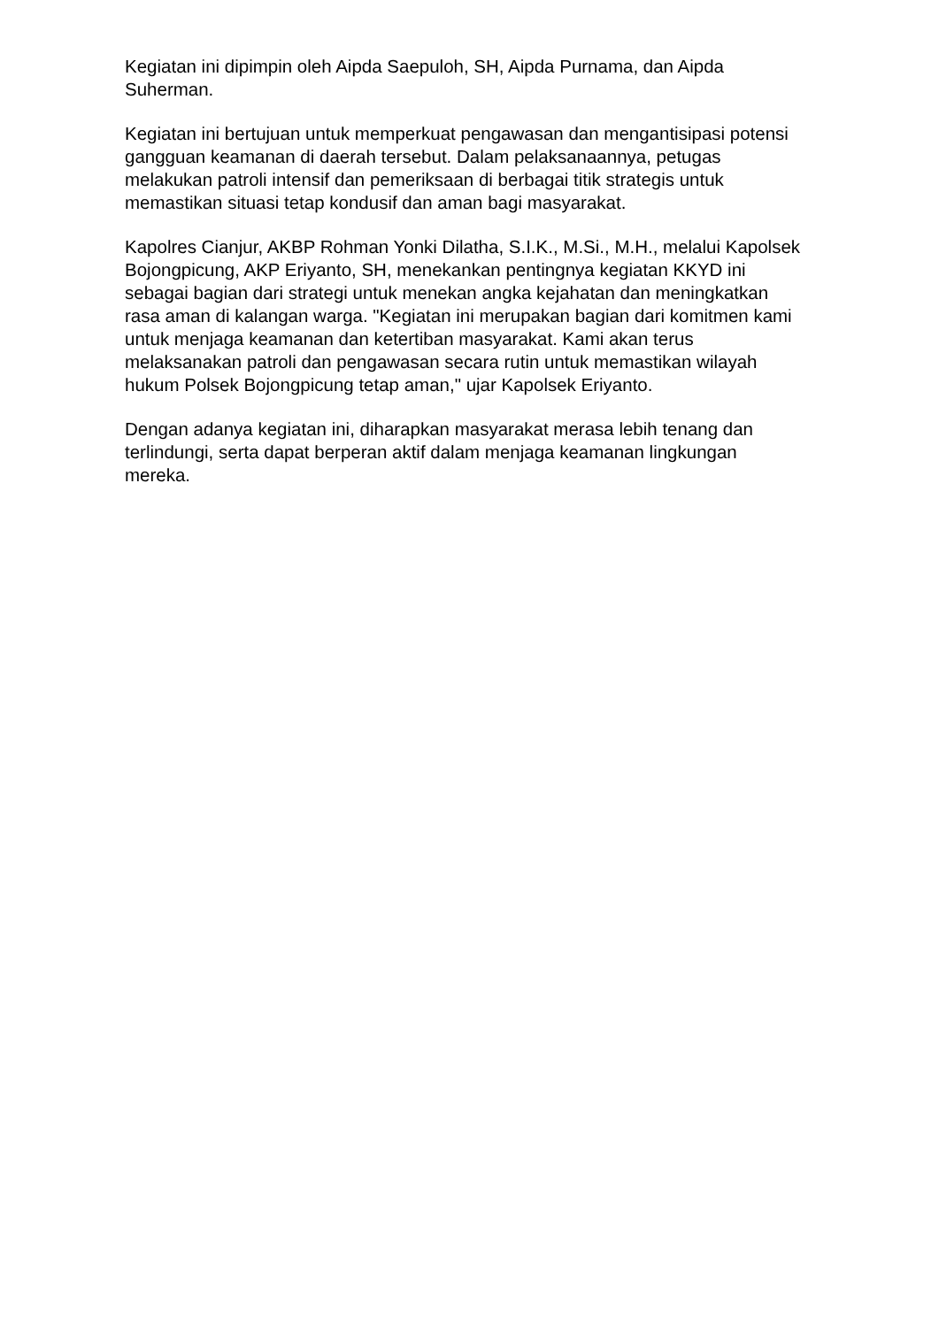Kegiatan ini dipimpin oleh Aipda Saepuloh, SH, Aipda Purnama, dan Aipda Suherman.
Kegiatan ini bertujuan untuk memperkuat pengawasan dan mengantisipasi potensi gangguan keamanan di daerah tersebut. Dalam pelaksanaannya, petugas melakukan patroli intensif dan pemeriksaan di berbagai titik strategis untuk memastikan situasi tetap kondusif dan aman bagi masyarakat.
Kapolres Cianjur, AKBP Rohman Yonki Dilatha, S.I.K., M.Si., M.H., melalui Kapolsek Bojongpicung, AKP Eriyanto, SH, menekankan pentingnya kegiatan KKYD ini sebagai bagian dari strategi untuk menekan angka kejahatan dan meningkatkan rasa aman di kalangan warga. "Kegiatan ini merupakan bagian dari komitmen kami untuk menjaga keamanan dan ketertiban masyarakat. Kami akan terus melaksanakan patroli dan pengawasan secara rutin untuk memastikan wilayah hukum Polsek Bojongpicung tetap aman," ujar Kapolsek Eriyanto.
Dengan adanya kegiatan ini, diharapkan masyarakat merasa lebih tenang dan terlindungi, serta dapat berperan aktif dalam menjaga keamanan lingkungan mereka.